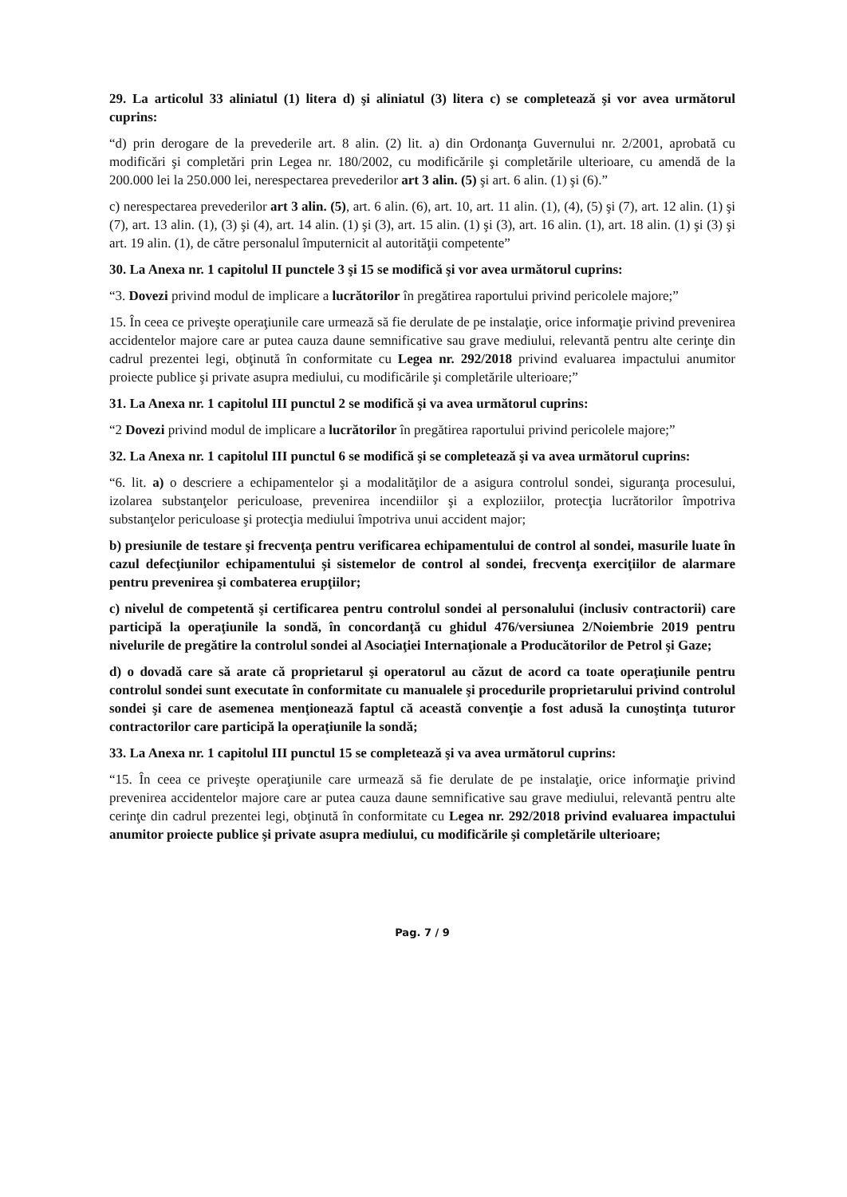29. La articolul 33 aliniatul (1) litera d) şi aliniatul (3) litera c) se completează şi vor avea următorul cuprins:
“d) prin derogare de la prevederile art. 8 alin. (2) lit. a) din Ordonanţa Guvernului nr. 2/2001, aprobată cu modificări şi completări prin Legea nr. 180/2002, cu modificările şi completările ulterioare, cu amendă de la 200.000 lei la 250.000 lei, nerespectarea prevederilor art 3 alin. (5) şi art. 6 alin. (1) şi (6).”
c) nerespectarea prevederilor art 3 alin. (5), art. 6 alin. (6), art. 10, art. 11 alin. (1), (4), (5) şi (7), art. 12 alin. (1) şi (7), art. 13 alin. (1), (3) şi (4), art. 14 alin. (1) şi (3), art. 15 alin. (1) şi (3), art. 16 alin. (1), art. 18 alin. (1) şi (3) şi art. 19 alin. (1), de către personalul împuternicit al autorităţii competente”
30. La Anexa nr. 1 capitolul II punctele 3 şi 15 se modifică şi vor avea următorul cuprins:
“3. Dovezi privind modul de implicare a lucrătorilor în pregătirea raportului privind pericolele majore;”
15. În ceea ce priveşte operaţiunile care urmează să fie derulate de pe instalaţie, orice informaţie privind prevenirea accidentelor majore care ar putea cauza daune semnificative sau grave mediului, relevantă pentru alte cerinţe din cadrul prezentei legi, obţinută în conformitate cu Legea nr. 292/2018 privind evaluarea impactului anumitor proiecte publice şi private asupra mediului, cu modificările şi completările ulterioare;”
31. La Anexa nr. 1 capitolul III punctul 2 se modifică şi va avea următorul cuprins:
“2 Dovezi privind modul de implicare a lucrătorilor în pregătirea raportului privind pericolele majore;”
32. La Anexa nr. 1 capitolul III punctul 6 se modifică şi se completează şi va avea următorul cuprins:
“6. lit. a) o descriere a echipamentelor şi a modalităţilor de a asigura controlul sondei, siguranţa procesului, izolarea substanţelor periculoase, prevenirea incendiilor şi a exploziilor, protecţia lucrătorilor împotriva substanţelor periculoase şi protecţia mediului împotriva unui accident major;
b) presiunile de testare şi frecvenţa pentru verificarea echipamentului de control al sondei, masurile luate în cazul defecţiunilor echipamentului şi sistemelor de control al sondei, frecvenţa exerciţiilor de alarmare pentru prevenirea şi combaterea erupţiilor;
c) nivelul de competentă şi certificarea pentru controlul sondei al personalului (inclusiv contractorii) care participă la operaţiunile la sondă, în concordanţă cu ghidul 476/versiunea 2/Noiembrie 2019 pentru nivelurile de pregătire la controlul sondei al Asociaţiei Internaţionale a Producătorilor de Petrol şi Gaze;
d) o dovadă care să arate că proprietarul şi operatorul au căzut de acord ca toate operaţiunile pentru controlul sondei sunt executate în conformitate cu manualele şi procedurile proprietarului privind controlul sondei şi care de asemenea menţionează faptul că această convenţie a fost adusă la cunoştinţa tuturor contractorilor care participă la operaţiunile la sondă;
33. La Anexa nr. 1 capitolul III punctul 15 se completează şi va avea următorul cuprins:
“15. În ceea ce priveşte operaţiunile care urmează să fie derulate de pe instalaţie, orice informaţie privind prevenirea accidentelor majore care ar putea cauza daune semnificative sau grave mediului, relevantă pentru alte cerinţe din cadrul prezentei legi, obţinută în conformitate cu Legea nr. 292/2018 privind evaluarea impactului anumitor proiecte publice şi private asupra mediului, cu modificările şi completările ulterioare;
Pag. 7 / 9